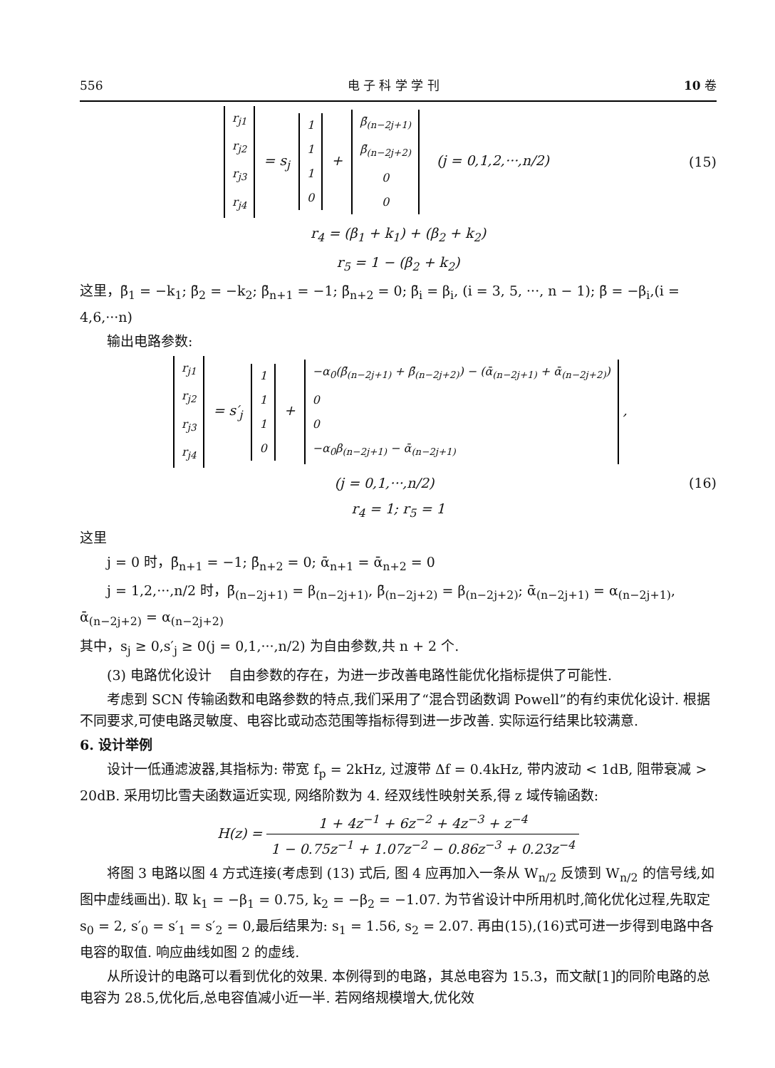556 电 子 科 学 学 刊 10 卷
| r<sub>j1</sub> |
| r<sub>j2</sub> |
| r<sub>j3</sub> |
| r<sub>j4</sub> |
= s<sub>j</sub>
| 1 |
| 1 |
| 1 |
| 0 |
+
| β̄<sub>(n−2j+1)</sub> |
| β̄<sub>(n−2j+2)</sub> |
| 0 |
| 0 |
(j = 0,1,2,···,n/2)
(15)
r<sub>4</sub> = (β<sub>1</sub> + k<sub>1</sub>) + (β<sub>2</sub> + k<sub>2</sub>)
r<sub>5</sub> = 1 − (β<sub>2</sub> + k<sub>2</sub>)
这里，β̄<sub>1</sub> = −k<sub>1</sub>; β̄<sub>2</sub> = −k<sub>2</sub>; β̄<sub>n+1</sub> = −1; β̄<sub>n+2</sub> = 0; β̄<sub>i</sub> = β<sub>i</sub>, (i = 3, 5, ···, n − 1); β̄ = −β<sub>i</sub>,(i = 4,6,···n)
输出电路参数:
| r<sub>j1</sub> |
| r<sub>j2</sub> |
| r<sub>j3</sub> |
| r<sub>j4</sub> |
= s′<sub>j</sub>
| 1 |
| 1 |
| 1 |
| 0 |
+
| −α<sub>0</sub>(β̄<sub>(n−2j+1)</sub> + β̄<sub>(n−2j+2)</sub>) − (ᾱ<sub>(n−2j+1)</sub> + ᾱ<sub>(n−2j+2)</sub>) |
| 0 |
| 0 |
| −α<sub>0</sub>β<sub>(n−2j+1)</sub> − ᾱ<sub>(n−2j+1)</sub> |
,
(j = 0,1,···,n/2) (16)
r<sub>4</sub> = 1; r<sub>5</sub> = 1
这里
j = 0 时，β̄<sub>n+1</sub> = −1; β̄<sub>n+2</sub> = 0; ᾱ<sub>n+1</sub> = ᾱ<sub>n+2</sub> = 0
j = 1,2,···,n/2 时，β̄<sub>(n−2j+1)</sub> = β<sub>(n−2j+1)</sub>, β̄<sub>(n−2j+2)</sub> = β<sub>(n−2j+2)</sub>; ᾱ<sub>(n−2j+1)</sub> = α<sub>(n−2j+1)</sub>, ᾱ<sub>(n−2j+2)</sub> = α<sub>(n−2j+2)</sub>
其中，s<sub>j</sub> ≥ 0,s′<sub>j</sub> ≥ 0(j = 0,1,···,n/2) 为自由参数,共 n + 2 个.
(3) 电路优化设计 自由参数的存在，为进一步改善电路性能优化指标提供了可能性.
考虑到 SCN 传输函数和电路参数的特点,我们采用了“混合罚函数调 Powell”的有约束优化设计. 根据不同要求,可使电路灵敏度、电容比或动态范围等指标得到进一步改善. 实际运行结果比较满意.
6. 设计举例
设计一低通滤波器,其指标为: 带宽 f<sub>p</sub> = 2kHz, 过渡带 Δf = 0.4kHz, 带内波动 < 1dB, 阻带衰减 > 20dB. 采用切比雪夫函数逼近实现, 网络阶数为 4. 经双线性映射关系,得 z 域传输函数:
H(z) = 1 + 4z<sup>−1</sup> + 6z<sup>−2</sup> + 4z<sup>−3</sup> + z<sup>−4</sup> 1 − 0.75z<sup>−1</sup> + 1.07z<sup>−2</sup> − 0.86z<sup>−3</sup> + 0.23z<sup>−4</sup>
将图 3 电路以图 4 方式连接(考虑到 (13) 式后, 图 4 应再加入一条从 W<sub>n/2</sub> 反馈到 W<sub>n/2</sub> 的信号线,如图中虚线画出). 取 k<sub>1</sub> = −β<sub>1</sub> = 0.75, k<sub>2</sub> = −β<sub>2</sub> = −1.07. 为节省设计中所用机时,简化优化过程,先取定 s<sub>0</sub> = 2, s′<sub>0</sub> = s′<sub>1</sub> = s′<sub>2</sub> = 0,最后结果为: s<sub>1</sub> = 1.56, s<sub>2</sub> = 2.07. 再由(15),(16)式可进一步得到电路中各电容的取值. 响应曲线如图 2 的虚线.
从所设计的电路可以看到优化的效果. 本例得到的电路，其总电容为 15.3，而文献[1]的同阶电路的总电容为 28.5,优化后,总电容值减小近一半. 若网络规模增大,优化效